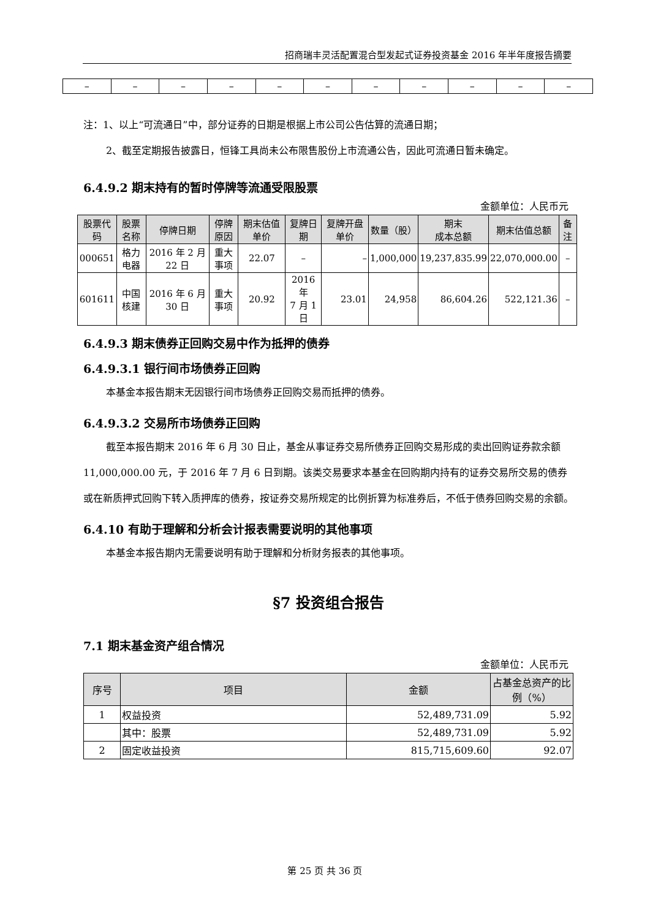招商瑞丰灵活配置混合型发起式证券投资基金 2016 年半年度报告摘要
| – | – | – | – | – | – | – | – | – | – | – |
注：1、以上“可流通日”中，部分证券的日期是根据上市公司公告估算的流通日期；
2、截至定期报告披露日，恒锋工具尚未公布限售股份上市流通公告，因此可流通日暂未确定。
6.4.9.2 期末持有的暂时停牌等流通受限股票
金额单位：人民币元
| 股票代码 | 股票名称 | 停牌日期 | 停牌原因 | 期末估值单价 | 复牌日期 | 复牌开盘单价 | 数量（股） | 期末 成本总额 | 期末估值总额 | 备注 |
| --- | --- | --- | --- | --- | --- | --- | --- | --- | --- | --- |
| 000651 | 格力电器 | 2016 年 2 月 22 日 | 重大事项 | 22.07 | – | – | 1,000,000 | 19,237,835.99 | 22,070,000.00 | – |
| 601611 | 中国核建 | 2016 年 6 月 30 日 | 重大事项 | 20.92 | 2016 年 7 月 1 日 | 23.01 | 24,958 | 86,604.26 | 522,121.36 | – |
6.4.9.3 期末债券正回购交易中作为抵押的债券
6.4.9.3.1 银行间市场债券正回购
本基金本报告期末无因银行间市场债券正回购交易而抵押的债券。
6.4.9.3.2 交易所市场债券正回购
截至本报告期末 2016 年 6 月 30 日止，基金从事证券交易所债券正回购交易形成的卖出回购证券款余额 11,000,000.00 元，于 2016 年 7 月 6 日到期。该类交易要求本基金在回购期内持有的证券交易所交易的债券或在新质押式回购下转入质押库的债券，按证券交易所规定的比例折算为标准券后，不低于债券回购交易的余额。
6.4.10 有助于理解和分析会计报表需要说明的其他事项
本基金本报告期内无需要说明有助于理解和分析财务报表的其他事项。
§7 投资组合报告
7.1 期末基金资产组合情况
金额单位：人民币元
| 序号 | 项目 | 金额 | 占基金总资产的比例（%） |
| --- | --- | --- | --- |
| 1 | 权益投资 | 52,489,731.09 | 5.92 |
| | 其中：股票 | 52,489,731.09 | 5.92 |
| 2 | 固定收益投资 | 815,715,609.60 | 92.07 |
第 25 页 共 36 页